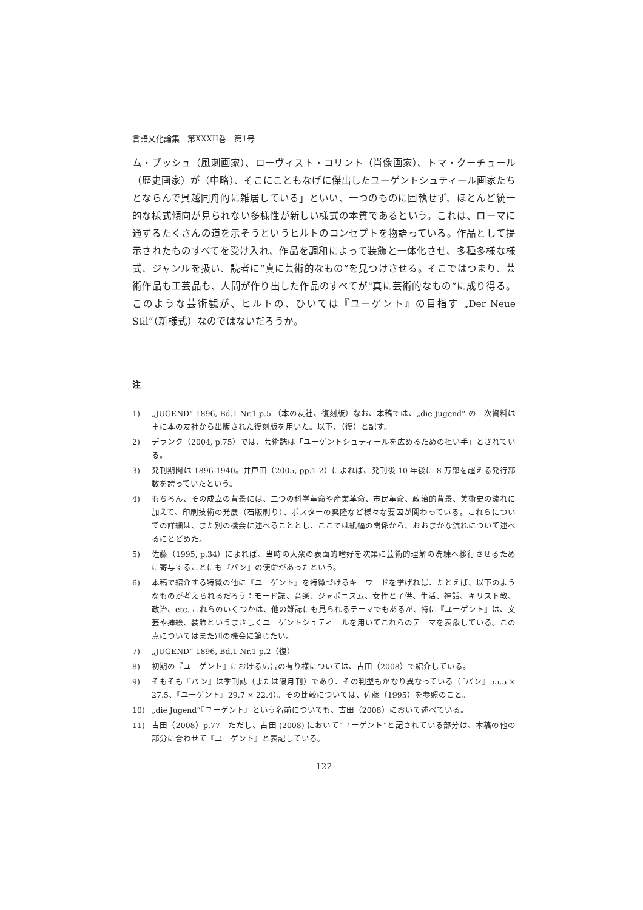言語文化論集　第XXXII巻　第1号
ム・ブッシュ（風刺画家）、ローヴィスト・コリント（肖像画家）、トマ・クーチュール（歴史画家）が（中略）、そこにこともなげに傑出したユーゲントシュティール画家たちとならんで呉越同舟的に雑居している」といい、一つのものに固執せず、ほとんど統一的な様式傾向が見られない多様性が新しい様式の本質であるという。これは、ローマに通ずるたくさんの道を示そうというヒルトのコンセプトを物語っている。作品として提示されたものすべてを受け入れ、作品を調和によって装飾と一体化させ、多種多様な様式、ジャンルを扱い、読者に“真に芸術的なもの”を見つけさせる。そこではつまり、芸術作品も工芸品も、人間が作り出した作品のすべてが“真に芸術的なもの”に成り得る。このような芸術観が、ヒルトの、ひいては『ユーゲント』の目指す „Der Neue Stil“（新様式）なのではないだろうか。
注
1) „JUGEND“ 1896, Bd.1 Nr.1 p.5 （本の友社、復刻版）なお、本稿では、„die Jugend“ の一次資料は主に本の友社から出版された復刻版を用いた。以下、（復）と記す。
2) デランク（2004, p.75）では、芸術誌は「ユーゲントシュティールを広めるための担い手」とされている。
3) 発刊期間は 1896-1940。井戸田（2005, pp.1-2）によれば、発刊後 10 年後に 8 万部を超える発行部数を誇っていたという。
4) もちろん、その成立の背景には、二つの科学革命や産業革命、市民革命、政治的背景、美術史の流れに加えて、印刷技術の発展（石版刷り）、ポスターの興隆など様々な要因が関わっている。これらについての詳細は、また別の機会に述べることとし、ここでは紙幅の関係から、おおまかな流れについて述べるにとどめた。
5) 佐藤（1995, p.34）によれば、当時の大衆の表面的嗜好を次第に芸術的理解の洗練へ移行させるために寄与することにも『パン』の使命があったという。
6) 本稿で紹介する特徴の他に『ユーゲント』を特徴づけるキーワードを挙げれば、たとえば、以下のようなものが考えられるだろう：モード誌、音楽、ジャポニスム、女性と子供、生活、神話、キリスト教、政治、etc. これらのいくつかは、他の雑誌にも見られるテーマでもあるが、特に『ユーゲント』は、文芸や挿絵、装飾というまさしくユーゲントシュティールを用いてこれらのテーマを表象している。この点についてはまた別の機会に論じたい。
7) „JUGEND“ 1896, Bd.1 Nr.1 p.2（復）
8) 初期の『ユーゲント』における広告の有り様については、古田（2008）で紹介している。
9) そもそも『パン』は季刊誌（または隔月刊）であり、その判型もかなり異なっている（『パン』55.5 × 27.5、『ユーゲント』29.7 × 22.4）。その比較については、佐藤（1995）を参照のこと。
10) „die Jugend“『ユーゲント』という名前についても、古田（2008）において述べている。
11) 古田（2008）p.77　ただし、古田 (2008) において“ユーゲント”と記されている部分は、本稿の他の部分に合わせて『ユーゲント』と表記している。
122